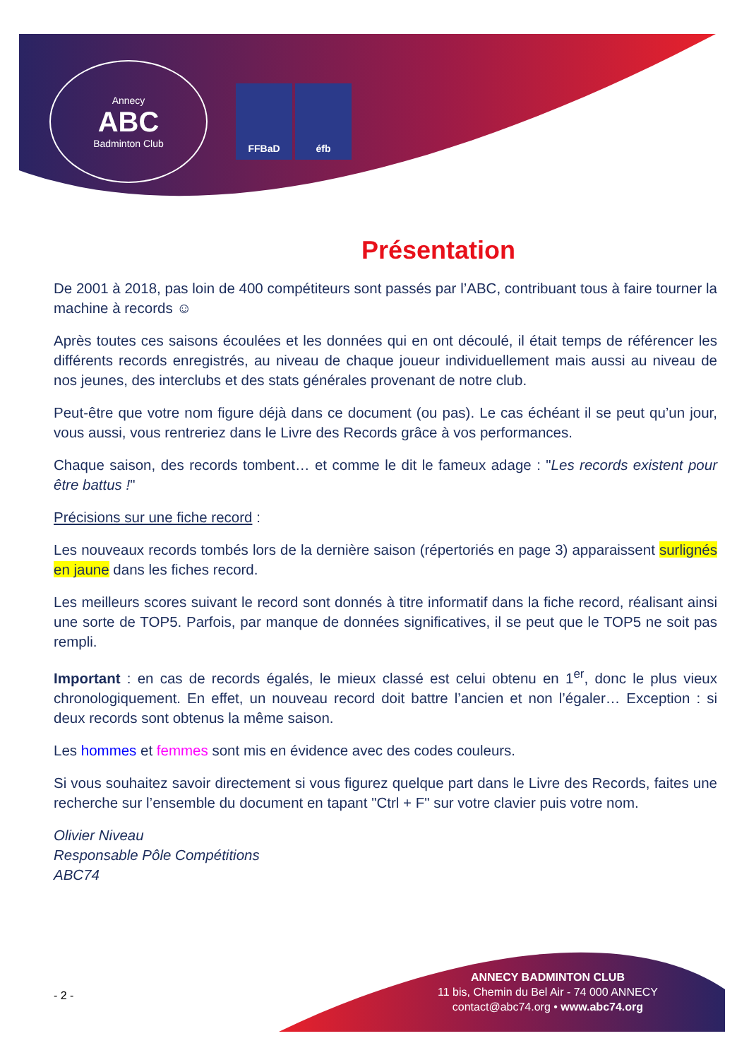Annecy
ABC
Badminton Club
FFBaD éfb
Présentation
De 2001 à 2018, pas loin de 400 compétiteurs sont passés par l’ABC, contribuant tous à faire tourner la machine à records ☺
Après toutes ces saisons écoulées et les données qui en ont découlé, il était temps de référencer les différents records enregistrés, au niveau de chaque joueur individuellement mais aussi au niveau de nos jeunes, des interclubs et des stats générales provenant de notre club.
Peut-être que votre nom figure déjà dans ce document (ou pas). Le cas échéant il se peut qu’un jour, vous aussi, vous rentreriez dans le Livre des Records grâce à vos performances.
Chaque saison, des records tombent… et comme le dit le fameux adage : "Les records existent pour être battus !"
Précisions sur une fiche record :
Les nouveaux records tombés lors de la dernière saison (répertoriés en page 3) apparaissent surlignés en jaune dans les fiches record.
Les meilleurs scores suivant le record sont donnés à titre informatif dans la fiche record, réalisant ainsi une sorte de TOP5. Parfois, par manque de données significatives, il se peut que le TOP5 ne soit pas rempli.
Important : en cas de records égalés, le mieux classé est celui obtenu en 1<sup>er</sup>, donc le plus vieux chronologiquement. En effet, un nouveau record doit battre l’ancien et non l’égaler… Exception : si deux records sont obtenus la même saison.
Les hommes et femmes sont mis en évidence avec des codes couleurs.
Si vous souhaitez savoir directement si vous figurez quelque part dans le Livre des Records, faites une recherche sur l’ensemble du document en tapant "Ctrl + F" sur votre clavier puis votre nom.
Olivier Niveau
Responsable Pôle Compétitions
ABC74
ANNECY BADMINTON CLUB
11 bis, Chemin du Bel Air - 74 000 ANNECY
contact@abc74.org • www.abc74.org
- 2 -